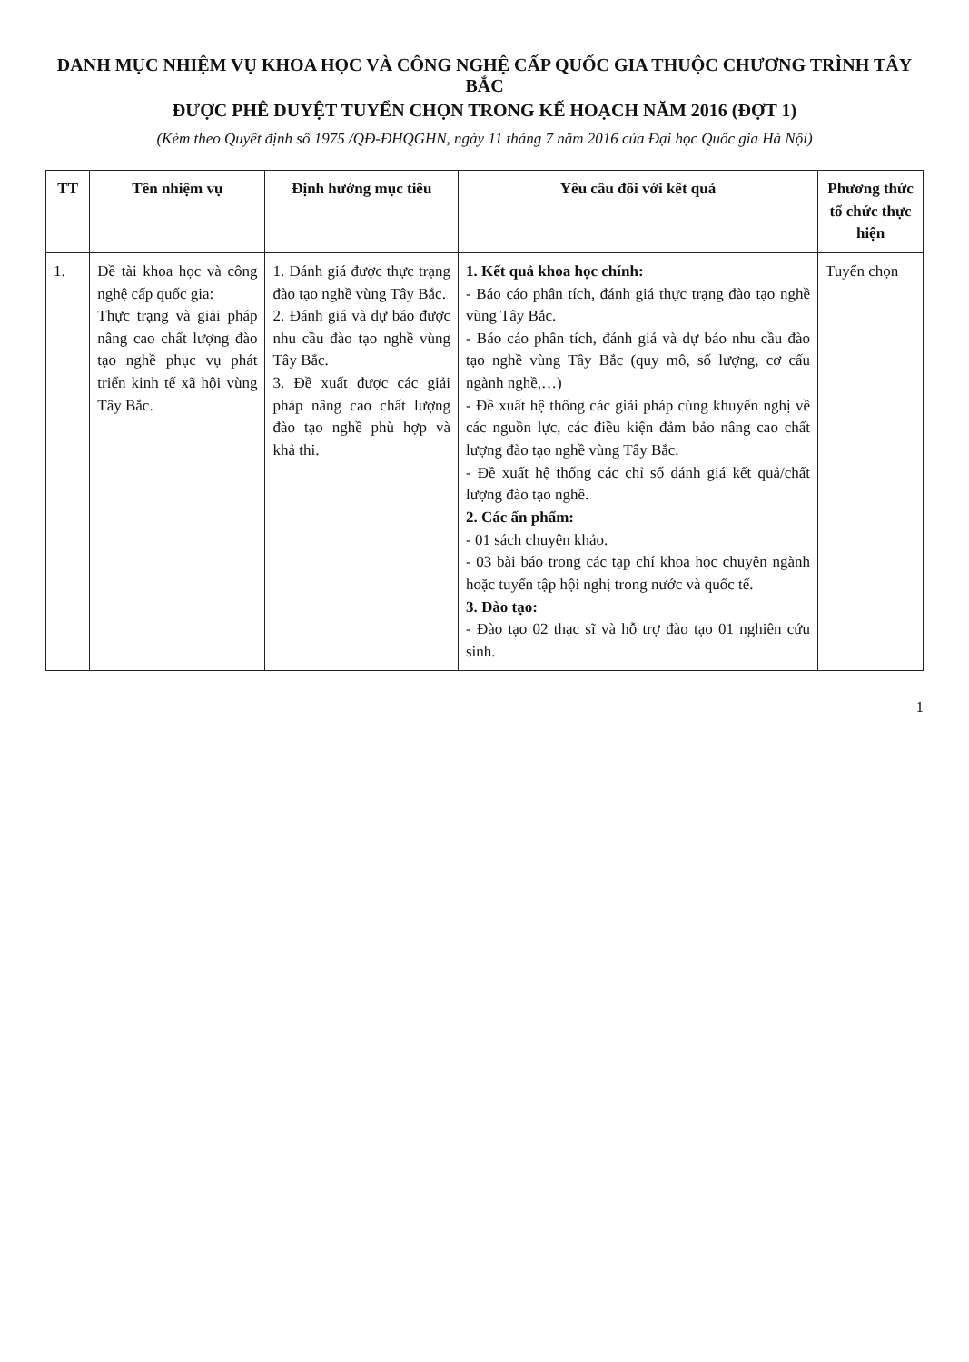DANH MỤC NHIỆM VỤ KHOA HỌC VÀ CÔNG NGHỆ CẤP QUỐC GIA THUỘC CHƯƠNG TRÌNH TÂY BẮC
ĐƯỢC PHÊ DUYỆT TUYỂN CHỌN TRONG KẾ HOẠCH NĂM 2016 (ĐỢT 1)
(Kèm theo Quyết định số 1975 /QĐ-ĐHQGHN, ngày 11 tháng 7 năm 2016 của Đại học Quốc gia Hà Nội)
| TT | Tên nhiệm vụ | Định hướng mục tiêu | Yêu cầu đối với kết quả | Phương thức tổ chức thực hiện |
| --- | --- | --- | --- | --- |
| 1. | Đề tài khoa học và công nghệ cấp quốc gia: Thực trạng và giải pháp nâng cao chất lượng đào tạo nghề phục vụ phát triển kinh tế xã hội vùng Tây Bắc. | 1. Đánh giá được thực trạng đào tạo nghề vùng Tây Bắc. 2. Đánh giá và dự báo được nhu cầu đào tạo nghề vùng Tây Bắc. 3. Đề xuất được các giải pháp nâng cao chất lượng đào tạo nghề phù hợp và khả thi. | 1. Kết quả khoa học chính: - Báo cáo phân tích, đánh giá thực trạng đào tạo nghề vùng Tây Bắc. - Báo cáo phân tích, đánh giá và dự báo nhu cầu đào tạo nghề vùng Tây Bắc (quy mô, số lượng, cơ cấu ngành nghề,…) - Đề xuất hệ thống các giải pháp cùng khuyến nghị về các nguồn lực, các điều kiện đảm bảo nâng cao chất lượng đào tạo nghề vùng Tây Bắc. - Đề xuất hệ thống các chỉ số đánh giá kết quả/chất lượng đào tạo nghề. 2. Các ấn phẩm: - 01 sách chuyên khảo. - 03 bài báo trong các tạp chí khoa học chuyên ngành hoặc tuyển tập hội nghị trong nước và quốc tế. 3. Đào tạo: - Đào tạo 02 thạc sĩ và hỗ trợ đào tạo 01 nghiên cứu sinh. | Tuyển chọn |
1